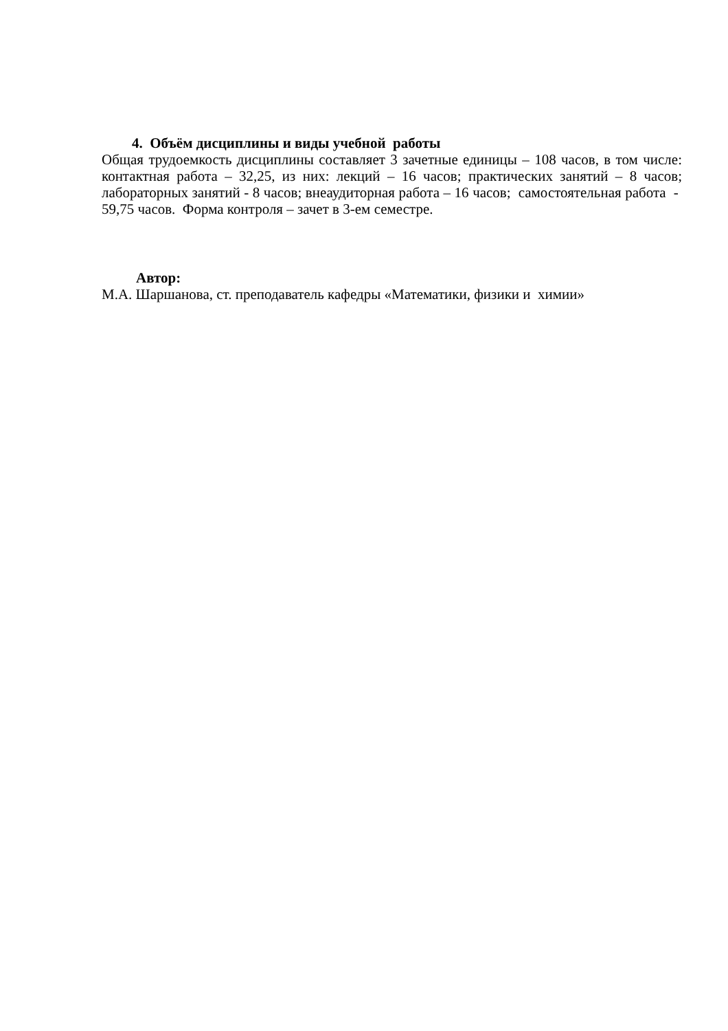4. Объём дисциплины и виды учебной работы
Общая трудоемкость дисциплины составляет 3 зачетные единицы – 108 часов, в том числе: контактная работа – 32,25, из них: лекций – 16 часов; практических занятий – 8 часов; лабораторных занятий - 8 часов; внеаудиторная работа – 16 часов; самостоятельная работа - 59,75 часов. Форма контроля – зачет в 3-ем семестре.
Автор:
М.А. Шаршанова, ст. преподаватель кафедры «Математики, физики и химии»